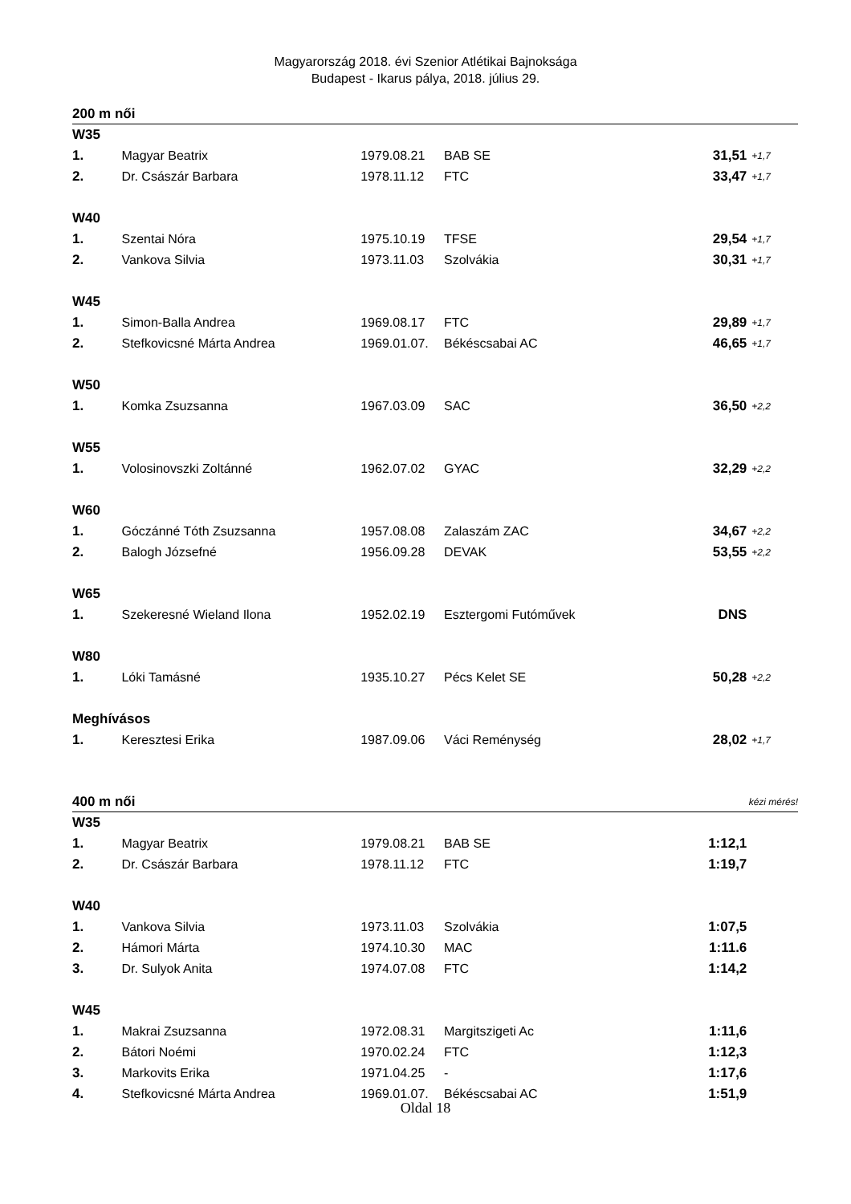Magyarország 2018. évi Szenior Atlétikai Bajnoksága
Budapest - Ikarus pálya, 2018. július 29.
| 200 m női | | | | | |
| W35 | | | | | |
| 1. | Magyar Beatrix | 1979.08.21 | BAB SE | 31,51 | +1,7 |
| 2. | Dr. Császár Barbara | 1978.11.12 | FTC | 33,47 | +1,7 |
| W40 | | | | | |
| 1. | Szentai Nóra | 1975.10.19 | TFSE | 29,54 | +1,7 |
| 2. | Vankova Silvia | 1973.11.03 | Szolvákia | 30,31 | +1,7 |
| W45 | | | | | |
| 1. | Simon-Balla Andrea | 1969.08.17 | FTC | 29,89 | +1,7 |
| 2. | Stefkovicsné Márta Andrea | 1969.01.07. | Békéscsabai AC | 46,65 | +1,7 |
| W50 | | | | | |
| 1. | Komka Zsuzsanna | 1967.03.09 | SAC | 36,50 | +2,2 |
| W55 | | | | | |
| 1. | Volosinovszki Zoltánné | 1962.07.02 | GYAC | 32,29 | +2,2 |
| W60 | | | | | |
| 1. | Góczánné Tóth Zsuzsanna | 1957.08.08 | Zalaszám ZAC | 34,67 | +2,2 |
| 2. | Balogh Józsefné | 1956.09.28 | DEVAK | 53,55 | +2,2 |
| W65 | | | | | |
| 1. | Szekeresné Wieland Ilona | 1952.02.19 | Esztergomi Futóművek | DNS | |
| W80 | | | | | |
| 1. | Lóki Tamásné | 1935.10.27 | Pécs Kelet SE | 50,28 | +2,2 |
| Meghívásos | | | | | |
| 1. | Keresztesi Erika | 1987.09.06 | Váci Reménység | 28,02 | +1,7 |
| 400 m női | | | | kézi mérés! | |
| W35 | | | | | |
| 1. | Magyar Beatrix | 1979.08.21 | BAB SE | 1:12,1 | |
| 2. | Dr. Császár Barbara | 1978.11.12 | FTC | 1:19,7 | |
| W40 | | | | | |
| 1. | Vankova Silvia | 1973.11.03 | Szolvákia | 1:07,5 | |
| 2. | Hámori Márta | 1974.10.30 | MAC | 1:11.6 | |
| 3. | Dr. Sulyok Anita | 1974.07.08 | FTC | 1:14,2 | |
| W45 | | | | | |
| 1. | Makrai Zsuzsanna | 1972.08.31 | Margitszigeti Ac | 1:11,6 | |
| 2. | Bátori Noémi | 1970.02.24 | FTC | 1:12,3 | |
| 3. | Markovits Erika | 1971.04.25 | - | 1:17,6 | |
| 4. | Stefkovicsné Márta Andrea | 1969.01.07. | Békéscsabai AC | 1:51,9 | |
Oldal 18